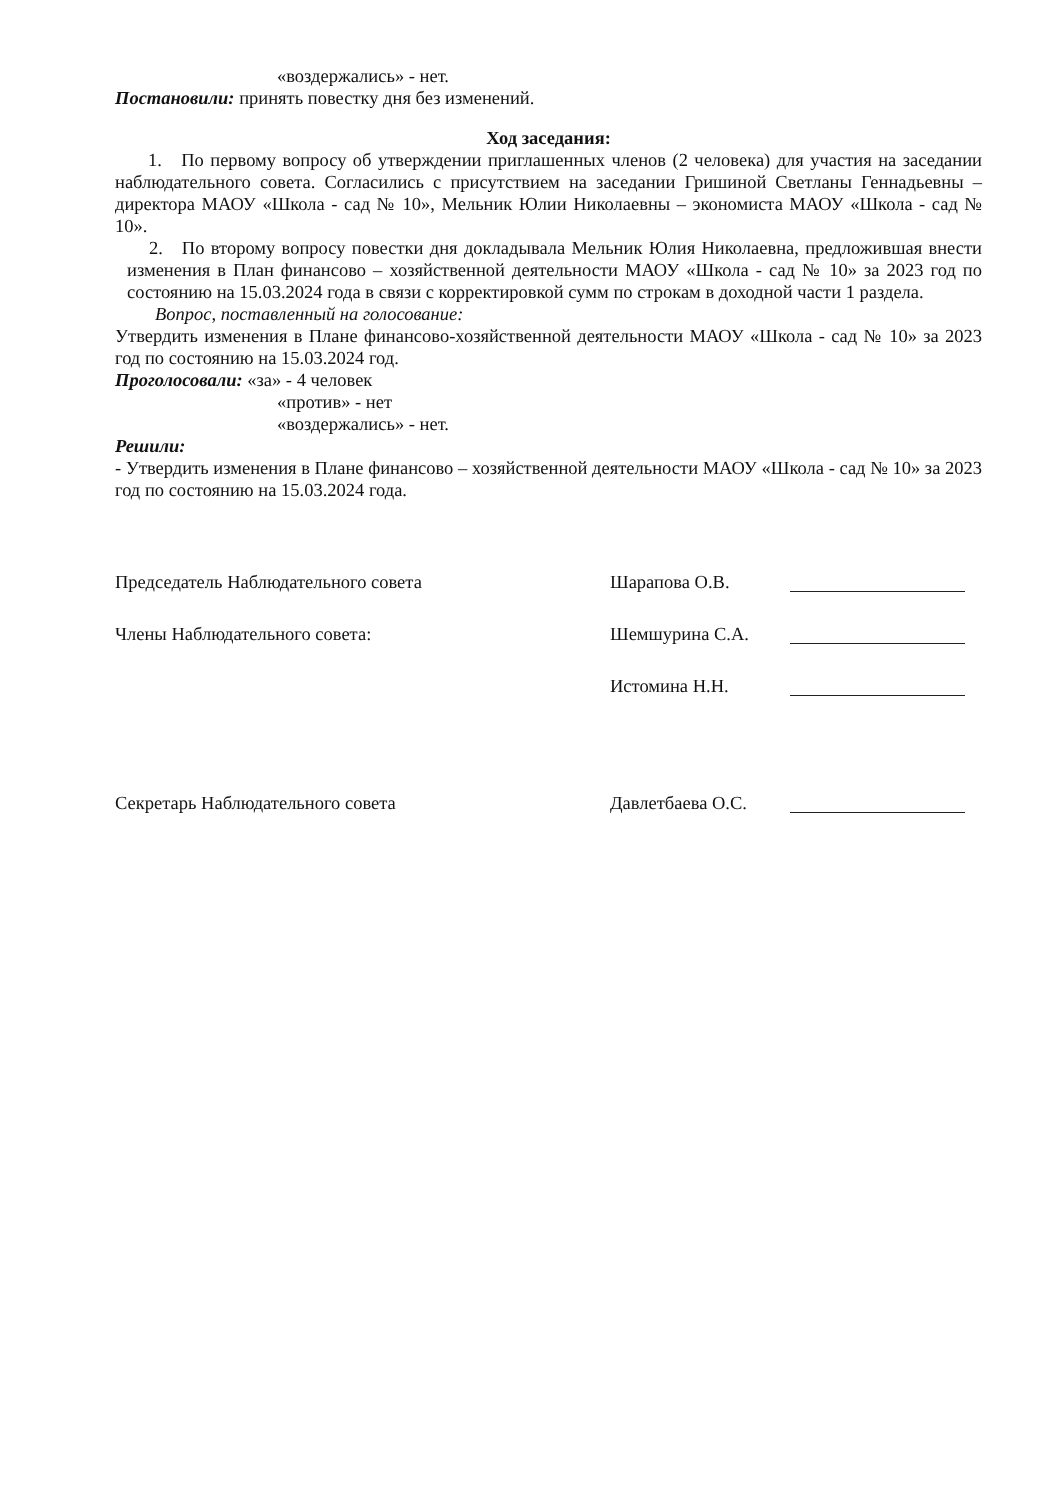«воздержались» - нет.
Постановили: принять повестку дня без изменений.
Ход заседания:
1. По первому вопросу об утверждении приглашенных членов (2 человека) для участия на заседании наблюдательного совета. Согласились с присутствием на заседании Гришиной Светланы Геннадьевны – директора МАОУ «Школа - сад № 10», Мельник Юлии Николаевны – экономиста МАОУ «Школа - сад № 10».
2. По второму вопросу повестки дня докладывала Мельник Юлия Николаевна, предложившая внести изменения в План финансово – хозяйственной деятельности МАОУ «Школа - сад № 10» за 2023 год по состоянию на 15.03.2024 года в связи с корректировкой сумм по строкам в доходной части 1 раздела.
Вопрос, поставленный на голосование:
Утвердить изменения в Плане финансово-хозяйственной деятельности МАОУ «Школа - сад № 10» за 2023 год по состоянию на 15.03.2024 год.
Проголосовали: «за» - 4 человек
«против» - нет
«воздержались» - нет.
Решили:
- Утвердить изменения в Плане финансово – хозяйственной деятельности МАОУ «Школа - сад № 10» за 2023 год по состоянию на 15.03.2024 года.
Председатель Наблюдательного совета Шарапова О.В.
Члены Наблюдательного совета: Шемшурина С.А.
Истомина Н.Н.
Секретарь Наблюдательного совета Давлетбаева О.С.